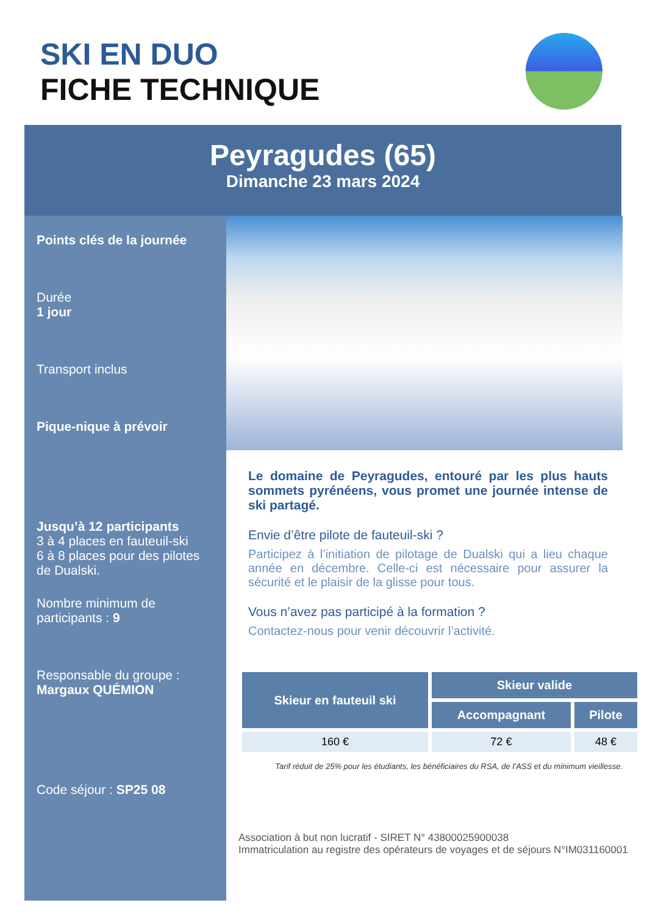SKI EN DUO
FICHE TECHNIQUE
Peyragudes (65)
Dimanche 23 mars 2024
Points clés de la journée
Durée
1 jour
Transport inclus
Pique-nique à prévoir
Jusqu’à 12 participants
3 à 4 places en fauteuil-ski
6 à 8 places pour des pilotes de Dualski.
Nombre minimum de participants : 9
Responsable du groupe :
Margaux QUÉMION
Code séjour : SP25 08
Le domaine de Peyragudes, entouré par les plus hauts sommets pyrénéens, vous promet une journée intense de ski partagé.
Envie d’être pilote de fauteuil-ski ?
Participez à l’initiation de pilotage de Dualski qui a lieu chaque année en décembre. Celle-ci est nécessaire pour assurer la sécurité et le plaisir de la glisse pour tous.
Vous n’avez pas participé à la formation ?
Contactez-nous pour venir découvrir l’activité.
| Skieur en fauteuil ski | Skieur valide | |
| --- | --- | --- |
| | Accompagnant | Pilote |
| 160 € | 72 € | 48 € |
Tarif réduit de 25% pour les étudiants, les bénéficiaires du RSA, de l’ASS et du minimum vieillesse.
Association à but non lucratif - SIRET N° 43800025900038
Immatriculation au registre des opérateurs de voyages et de séjours N°IM031160001